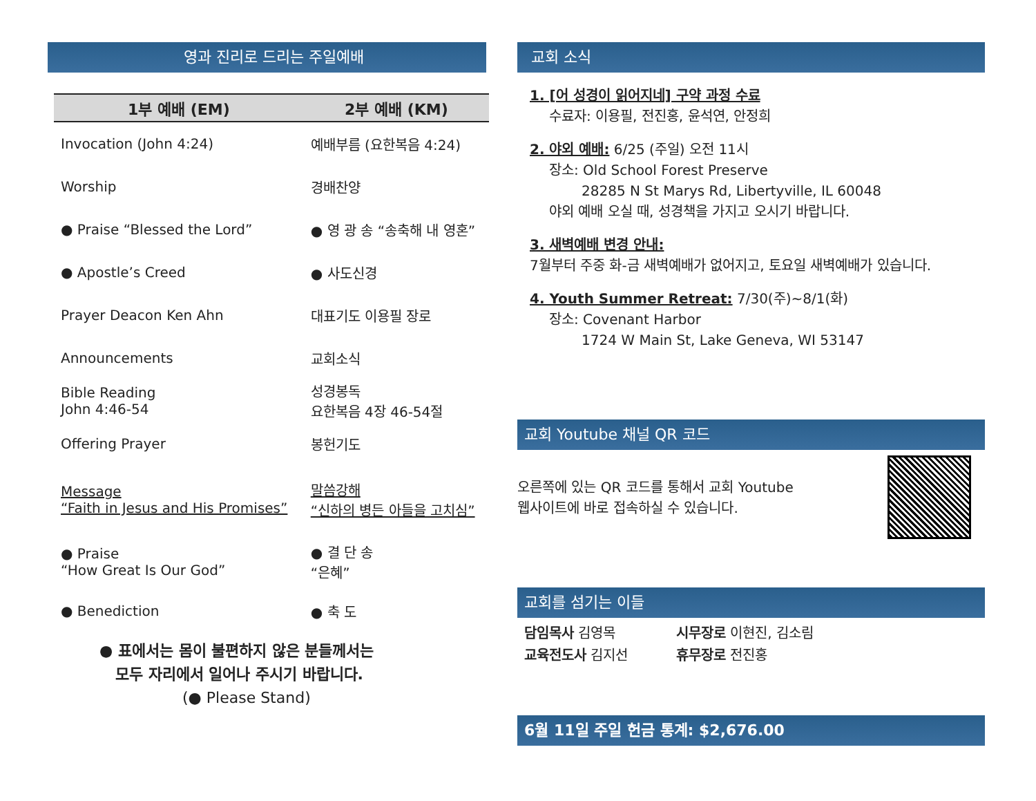영과 진리로 드리는 주일예배
| 1부 예배 (EM) | 2부 예배 (KM) |
| --- | --- |
| Invocation (John 4:24) | 예배부름 (요한복음 4:24) |
| Worship | 경배찬양 |
| ● Praise “Blessed the Lord” | ● 영 광 송 “송축해 내 영혼” |
| ● Apostle’s Creed | ● 사도신경 |
| Prayer Deacon Ken Ahn | 대표기도 이용필 장로 |
| Announcements | 교회소식 |
| Bible Reading John 4:46-54 | 성경봉독 요한복음 4장 46-54절 |
| Offering Prayer | 봉헌기도 |
| Message “Faith in Jesus and His Promises” | 말씀강해 “신하의 병든 아들을 고치심” |
| ● Praise “How Great Is Our God” | ● 결 단 송 “은혜” |
| ● Benediction | ● 축 도 |
● 표에서는 몸이 불편하지 않은 분들께서는
모두 자리에서 일어나 주시기 바랍니다.
(● Please Stand)
교회 소식
1. [어 성경이 읽어지네] 구약 과정 수료
수료자: 이용필, 전진홍, 윤석연, 안정희
2. 야외 예배: 6/25 (주일) 오전 11시
장소: Old School Forest Preserve
28285 N St Marys Rd, Libertyville, IL 60048
야외 예배 오실 때, 성경책을 가지고 오시기 바랍니다.
3. 새벽예배 변경 안내:
7월부터 주중 화-금 새벽예배가 없어지고, 토요일 새벽예배가 있습니다.
4. Youth Summer Retreat: 7/30(주)~8/1(화)
장소: Covenant Harbor
1724 W Main St, Lake Geneva, WI 53147
교회 Youtube 채널 QR 코드
오른쪽에 있는 QR 코드를 통해서 교회 Youtube
웹사이트에 바로 접속하실 수 있습니다.
교회를 섬기는 이들
담임목사 김영목
교육전도사 김지선
시무장로 이현진, 김소림
휴무장로 전진홍
6월 11일 주일 헌금 통계: $2,676.00